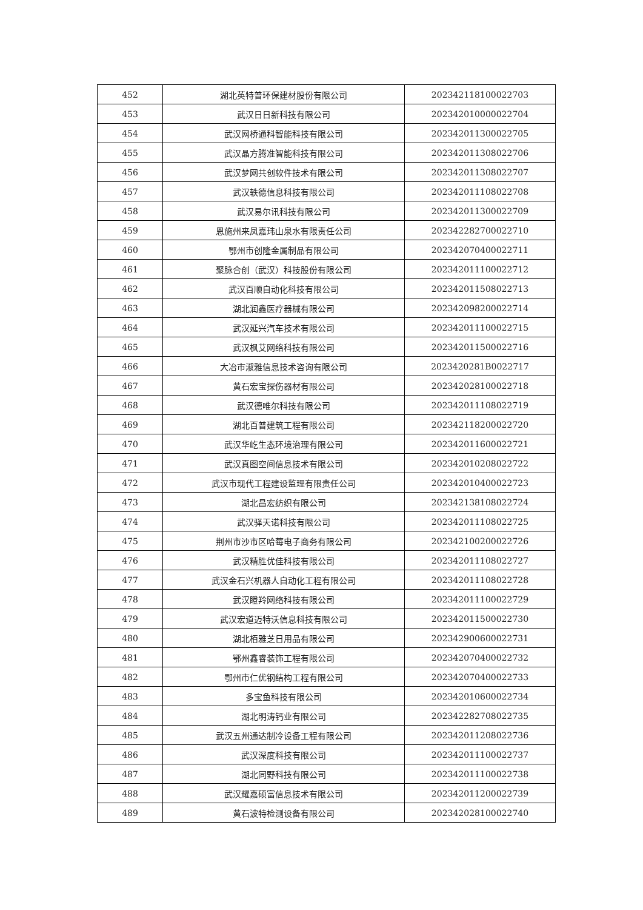| 452 | 湖北英特普环保建材股份有限公司 | 202342118100022703 |
| 453 | 武汉日日新科技有限公司 | 202342010000022704 |
| 454 | 武汉网桥通科智能科技有限公司 | 202342011300022705 |
| 455 | 武汉晶方腾准智能科技有限公司 | 202342011308022706 |
| 456 | 武汉梦网共创软件技术有限公司 | 202342011308022707 |
| 457 | 武汉轶德信息科技有限公司 | 202342011108022708 |
| 458 | 武汉易尔讯科技有限公司 | 202342011300022709 |
| 459 | 恩施州来凤嘉玮山泉水有限责任公司 | 202342282700022710 |
| 460 | 鄂州市创隆金属制品有限公司 | 202342070400022711 |
| 461 | 聚脉合创（武汉）科技股份有限公司 | 202342011100022712 |
| 462 | 武汉百顺自动化科技有限公司 | 202342011508022713 |
| 463 | 湖北润鑫医疗器械有限公司 | 202342098200022714 |
| 464 | 武汉延兴汽车技术有限公司 | 202342011100022715 |
| 465 | 武汉枫艾网络科技有限公司 | 202342011500022716 |
| 466 | 大冶市淑雅信息技术咨询有限公司 | 2023420281B0022717 |
| 467 | 黄石宏宝探伤器材有限公司 | 202342028100022718 |
| 468 | 武汉德唯尔科技有限公司 | 202342011108022719 |
| 469 | 湖北百普建筑工程有限公司 | 202342118200022720 |
| 470 | 武汉华屹生态环境治理有限公司 | 202342011600022721 |
| 471 | 武汉真图空间信息技术有限公司 | 202342010208022722 |
| 472 | 武汉市现代工程建设监理有限责任公司 | 202342010400022723 |
| 473 | 湖北昌宏纺织有限公司 | 202342138108022724 |
| 474 | 武汉驿天诺科技有限公司 | 202342011108022725 |
| 475 | 荆州市沙市区哈莓电子商务有限公司 | 202342100200022726 |
| 476 | 武汉精胜优佳科技有限公司 | 202342011108022727 |
| 477 | 武汉金石兴机器人自动化工程有限公司 | 202342011108022728 |
| 478 | 武汉瞪羚网络科技有限公司 | 202342011100022729 |
| 479 | 武汉宏道迈特沃信息科技有限公司 | 202342011500022730 |
| 480 | 湖北栢雅芝日用品有限公司 | 202342900600022731 |
| 481 | 鄂州鑫睿装饰工程有限公司 | 202342070400022732 |
| 482 | 鄂州市仁优钢结构工程有限公司 | 202342070400022733 |
| 483 | 多宝鱼科技有限公司 | 202342010600022734 |
| 484 | 湖北明涛钙业有限公司 | 202342282708022735 |
| 485 | 武汉五州通达制冷设备工程有限公司 | 202342011208022736 |
| 486 | 武汉深度科技有限公司 | 202342011100022737 |
| 487 | 湖北同野科技有限公司 | 202342011100022738 |
| 488 | 武汉耀嘉硕富信息技术有限公司 | 202342011200022739 |
| 489 | 黄石波特检测设备有限公司 | 202342028100022740 |